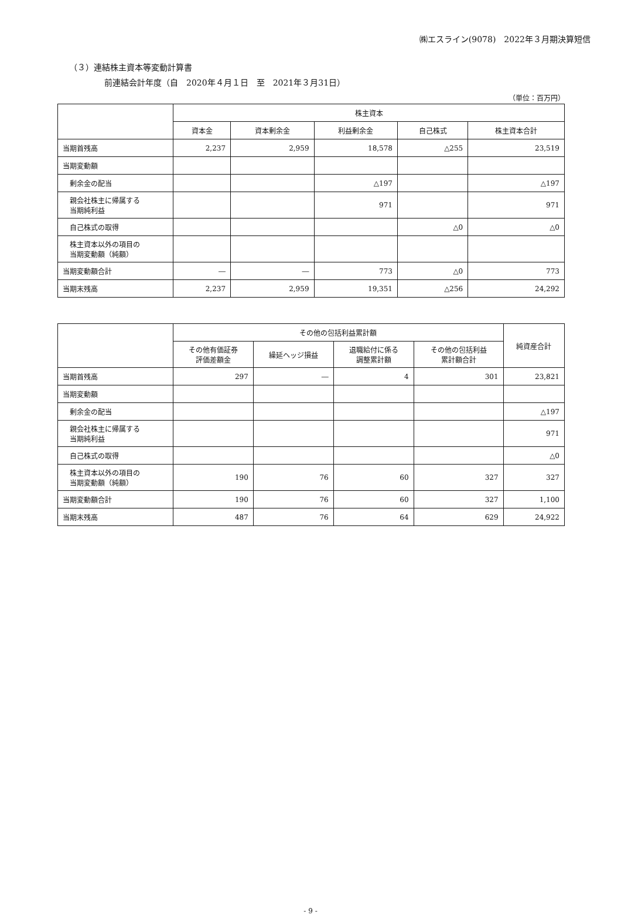㈱エスライン(9078)　2022年３月期決算短信
（３）連結株主資本等変動計算書
前連結会計年度（自　2020年４月１日　至　2021年３月31日）
（単位：百万円）
| | 株主資本 | | | | |
| --- | --- | --- | --- | --- | --- |
| | 資本金 | 資本剰余金 | 利益剰余金 | 自己株式 | 株主資本合計 |
| 当期首残高 | 2,237 | 2,959 | 18,578 | △255 | 23,519 |
| 当期変動額 | | | | | |
| 剰余金の配当 | | | △197 | | △197 |
| 親会社株主に帰属する 当期純利益 | | | 971 | | 971 |
| 自己株式の取得 | | | | △0 | △0 |
| 株主資本以外の項目の 当期変動額（純額） | | | | | |
| 当期変動額合計 | ― | ― | 773 | △0 | 773 |
| 当期末残高 | 2,237 | 2,959 | 19,351 | △256 | 24,292 |
| | その他の包括利益累計額 | | | | 純資産合計 |
| --- | --- | --- | --- | --- | --- |
| | その他有価証券 評価差額金 | 繰延ヘッジ損益 | 退職給付に係る 調整累計額 | その他の包括利益 累計額合計 | |
| 当期首残高 | 297 | ― | 4 | 301 | 23,821 |
| 当期変動額 | | | | | |
| 剰余金の配当 | | | | | △197 |
| 親会社株主に帰属する 当期純利益 | | | | | 971 |
| 自己株式の取得 | | | | | △0 |
| 株主資本以外の項目の 当期変動額（純額） | 190 | 76 | 60 | 327 | 327 |
| 当期変動額合計 | 190 | 76 | 60 | 327 | 1,100 |
| 当期末残高 | 487 | 76 | 64 | 629 | 24,922 |
- 9 -